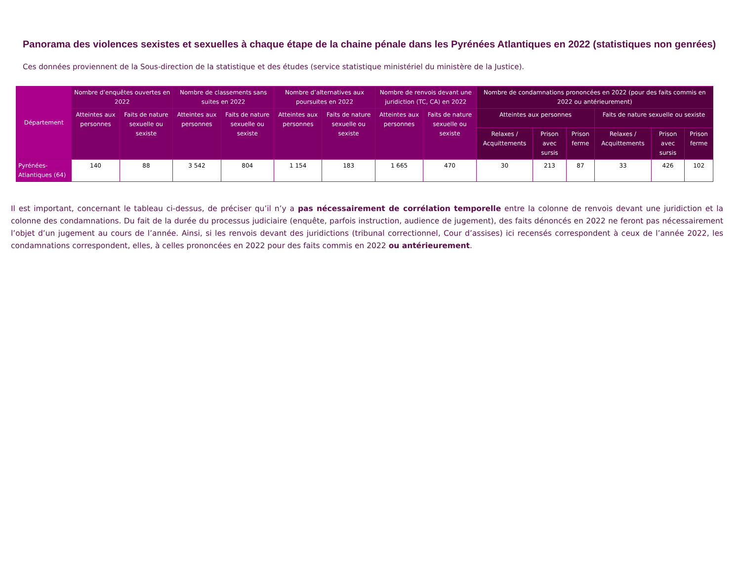Panorama des violences sexistes et sexuelles à chaque étape de la chaine pénale dans les Pyrénées Atlantiques en 2022 (statistiques non genrées)
Ces données proviennent de la Sous-direction de la statistique et des études (service statistique ministériel du ministère de la Justice).
| Département | Nombre d’enquêtes ouvertes en 2022 | | Nombre de classements sans suites en 2022 | | Nombre d’alternatives aux poursuites en 2022 | | Nombre de renvois devant une juridiction (TC, CA) en 2022 | | Nombre de condamnations prononcées en 2022 (pour des faits commis en 2022 ou antérieurement) | | | | | |
| --- | --- | --- | --- | --- | --- | --- | --- | --- | --- | --- | --- | --- | --- | --- |
| | Atteintes aux personnes | Faits de nature sexuelle ou sexiste | Atteintes aux personnes | Faits de nature sexuelle ou sexiste | Atteintes aux personnes | Faits de nature sexuelle ou sexiste | Atteintes aux personnes | Faits de nature sexuelle ou sexiste | Atteintes aux personnes | | | Faits de nature sexuelle ou sexiste | | |
| | | | | | | | | | Relaxes / Acquittements | Prison avec sursis | Prison ferme | Relaxes / Acquittements | Prison avec sursis | Prison ferme |
| Pyrénées-Atlantiques (64) | 140 | 88 | 3 542 | 804 | 1 154 | 183 | 1 665 | 470 | 30 | 213 | 87 | 33 | 426 | 102 |
Il est important, concernant le tableau ci-dessus, de préciser qu’il n’y a pas nécessairement de corrélation temporelle entre la colonne de renvois devant une juridiction et la colonne des condamnations. Du fait de la durée du processus judiciaire (enquête, parfois instruction, audience de jugement), des faits dénoncés en 2022 ne feront pas nécessairement l’objet d’un jugement au cours de l’année. Ainsi, si les renvois devant des juridictions (tribunal correctionnel, Cour d’assises) ici recensés correspondent à ceux de l’année 2022, les condamnations correspondent, elles, à celles prononcées en 2022 pour des faits commis en 2022 ou antérieurement.